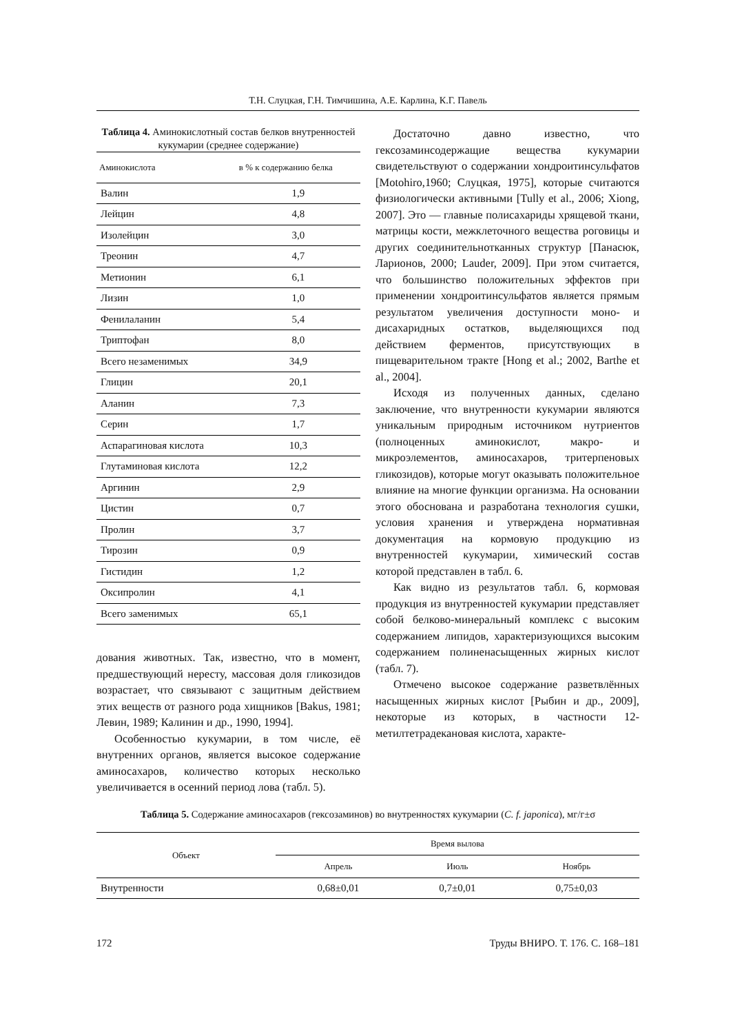Т.Н. Слуцкая, Г.Н. Тимчишина, А.Е. Карлина, К.Г. Павель
Таблица 4. Аминокислотный состав белков внутренностей кукумарии (среднее содержание)
| Аминокислота | в % к содержанию белка |
| --- | --- |
| Валин | 1,9 |
| Лейцин | 4,8 |
| Изолейцин | 3,0 |
| Треонин | 4,7 |
| Метионин | 6,1 |
| Лизин | 1,0 |
| Фенилаланин | 5,4 |
| Триптофан | 8,0 |
| Всего незаменимых | 34,9 |
| Глицин | 20,1 |
| Аланин | 7,3 |
| Серин | 1,7 |
| Аспарагиновая кислота | 10,3 |
| Глутаминовая кислота | 12,2 |
| Аргинин | 2,9 |
| Цистин | 0,7 |
| Пролин | 3,7 |
| Тирозин | 0,9 |
| Гистидин | 1,2 |
| Оксипролин | 4,1 |
| Всего заменимых | 65,1 |
дования животных. Так, известно, что в момент, предшествующий нересту, массовая доля гликозидов возрастает, что связывают с защитным действием этих веществ от разного рода хищников [Bakus, 1981; Левин, 1989; Калинин и др., 1990, 1994].
Особенностью кукумарии, в том числе, её внутренних органов, является высокое содержание аминосахаров, количество которых несколько увеличивается в осенний период лова (табл. 5).
Достаточно давно известно, что гексозаминсодержащие вещества кукумарии свидетельствуют о содержании хондроитинсульфатов [Motohiro,1960; Слуцкая, 1975], которые считаются физиологически активными [Tully et al., 2006; Xiong, 2007]. Это — главные полисахариды хрящевой ткани, матрицы кости, межклеточного вещества роговицы и других соединительнотканных структур [Панасюк, Ларионов, 2000; Lauder, 2009]. При этом считается, что большинство положительных эффектов при применении хондроитинсульфатов является прямым результатом увеличения доступности моно- и дисахаридных остатков, выделяющихся под действием ферментов, присутствующих в пищеварительном тракте [Hong et al.; 2002, Barthe et al., 2004].
Исходя из полученных данных, сделано заключение, что внутренности кукумарии являются уникальным природным источником нутриентов (полноценных аминокислот, макро- и микроэлементов, аминосахаров, тритерпеновых гликозидов), которые могут оказывать положительное влияние на многие функции организма. На основании этого обоснована и разработана технология сушки, условия хранения и утверждена нормативная документация на кормовую продукцию из внутренностей кукумарии, химический состав которой представлен в табл. 6.
Как видно из результатов табл. 6, кормовая продукция из внутренностей кукумарии представляет собой белково-минеральный комплекс с высоким содержанием липидов, характеризующихся высоким содержанием полиненасыщенных жирных кислот (табл. 7).
Отмечено высокое содержание разветвлённых насыщенных жирных кислот [Рыбин и др., 2009], некоторые из которых, в частности 12-метилтетрадекановая кислота, характе-
Таблица 5. Содержание аминосахаров (гексозаминов) во внутренностях кукумарии (C. f. japonica), мг/г±σ
| Объект | Время вылова | | |
| --- | --- | --- | --- |
| | Апрель | Июль | Ноябрь |
| Внутренности | 0,68±0,01 | 0,7±0,01 | 0,75±0,03 |
172 Труды ВНИРО. Т. 176. С. 168–181